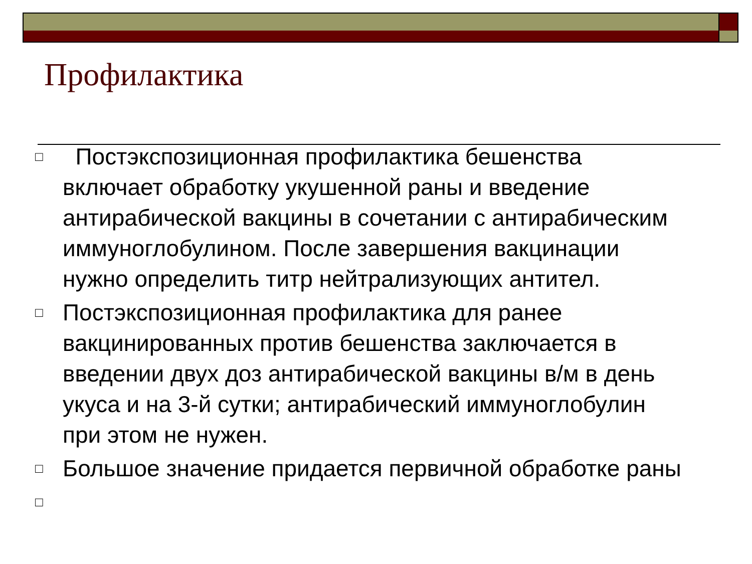Профилактика
□ Постэкспозиционная профилактика бешенства включает обработку укушенной раны и введение антирабической вакцины в сочетании с антирабическим иммуноглобулином. После завершения вакцинации нужно определить титр нейтрализующих антител.
□ Постэкспозиционная профилактика для ранее вакцинированных против бешенства заключается в введении двух доз антирабической вакцины в/м в день укуса и на 3-й сутки; антирабический иммуноглобулин при этом не нужен.
□ Большое значение придается первичной обработке раны
□